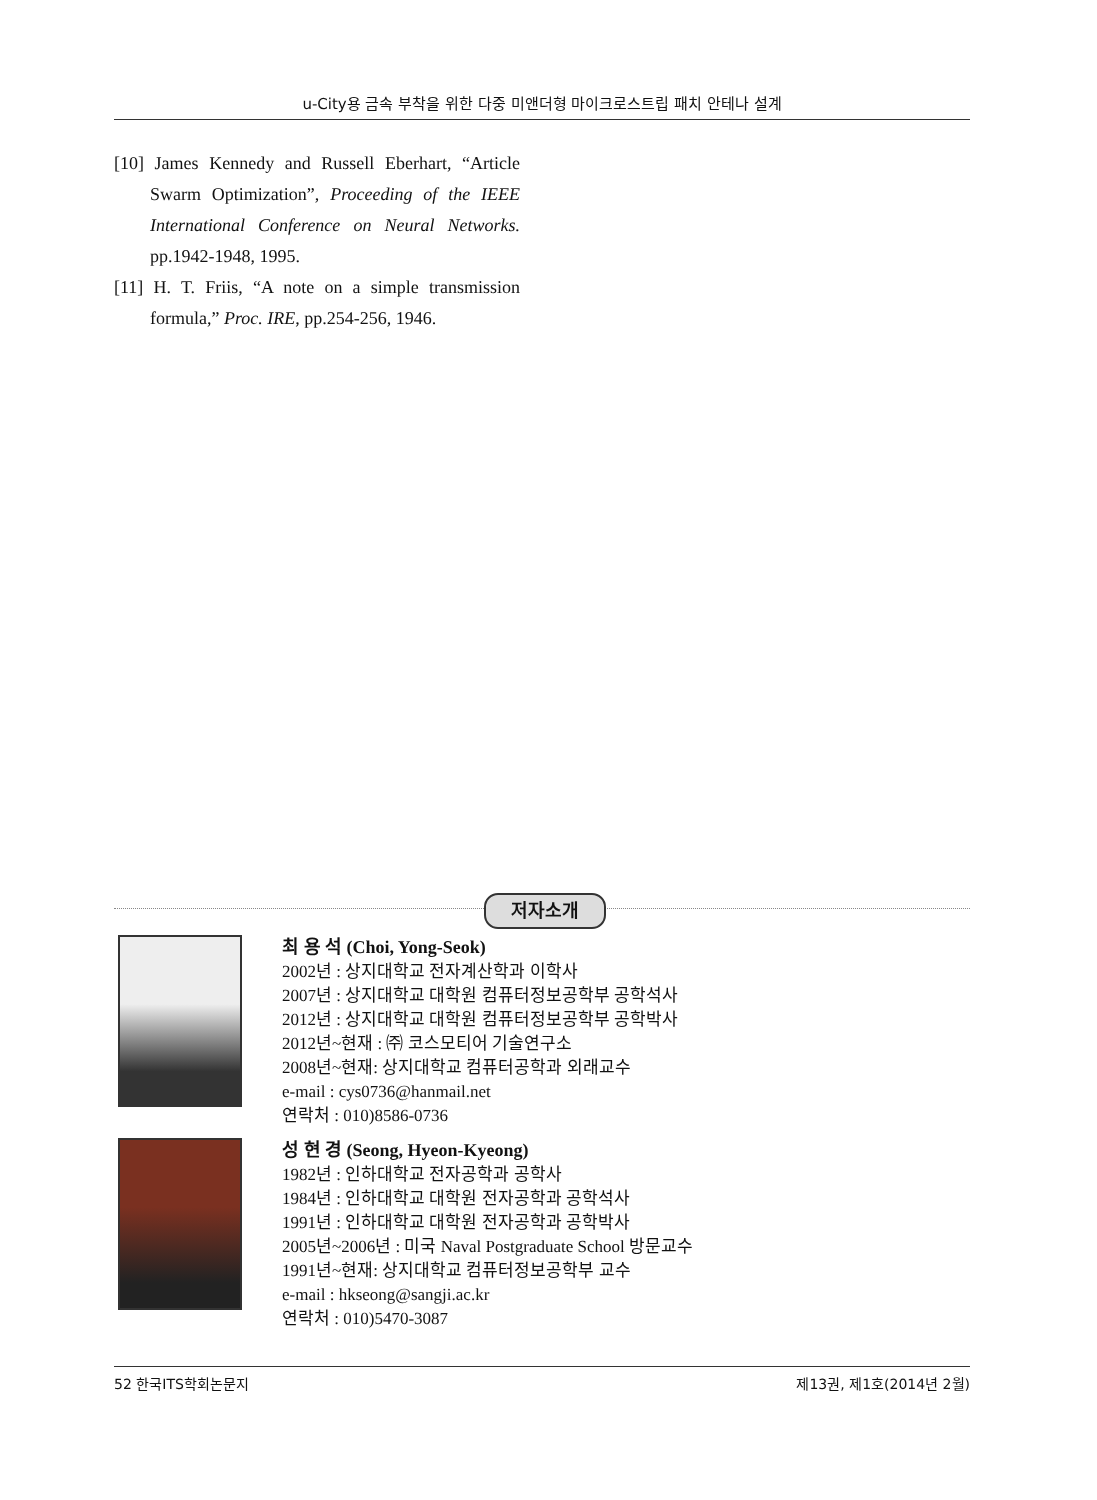u-City용 금속 부착을 위한 다중 미앤더형 마이크로스트립 패치 안테나 설계
[10] James Kennedy and Russell Eberhart, “Article Swarm Optimization”, Proceeding of the IEEE International Conference on Neural Networks. pp.1942-1948, 1995.
[11] H. T. Friis, “A note on a simple transmission formula,” Proc. IRE, pp.254-256, 1946.
저자소개
최 용 석 (Choi, Yong-Seok)
2002년 : 상지대학교 전자계산학과 이학사
2007년 : 상지대학교 대학원 컴퓨터정보공학부 공학석사
2012년 : 상지대학교 대학원 컴퓨터정보공학부 공학박사
2012년~현재 : ㈜ 코스모티어 기술연구소
2008년~현재: 상지대학교 컴퓨터공학과 외래교수
e-mail : cys0736@hanmail.net
연락처 : 010)8586-0736
성 현 경 (Seong, Hyeon-Kyeong)
1982년 : 인하대학교 전자공학과 공학사
1984년 : 인하대학교 대학원 전자공학과 공학석사
1991년 : 인하대학교 대학원 전자공학과 공학박사
2005년~2006년 : 미국 Naval Postgraduate School 방문교수
1991년~현재: 상지대학교 컴퓨터정보공학부 교수
e-mail : hkseong@sangji.ac.kr
연락처 : 010)5470-3087
52 한국ITS학회논문지 제13권, 제1호(2014년 2월)